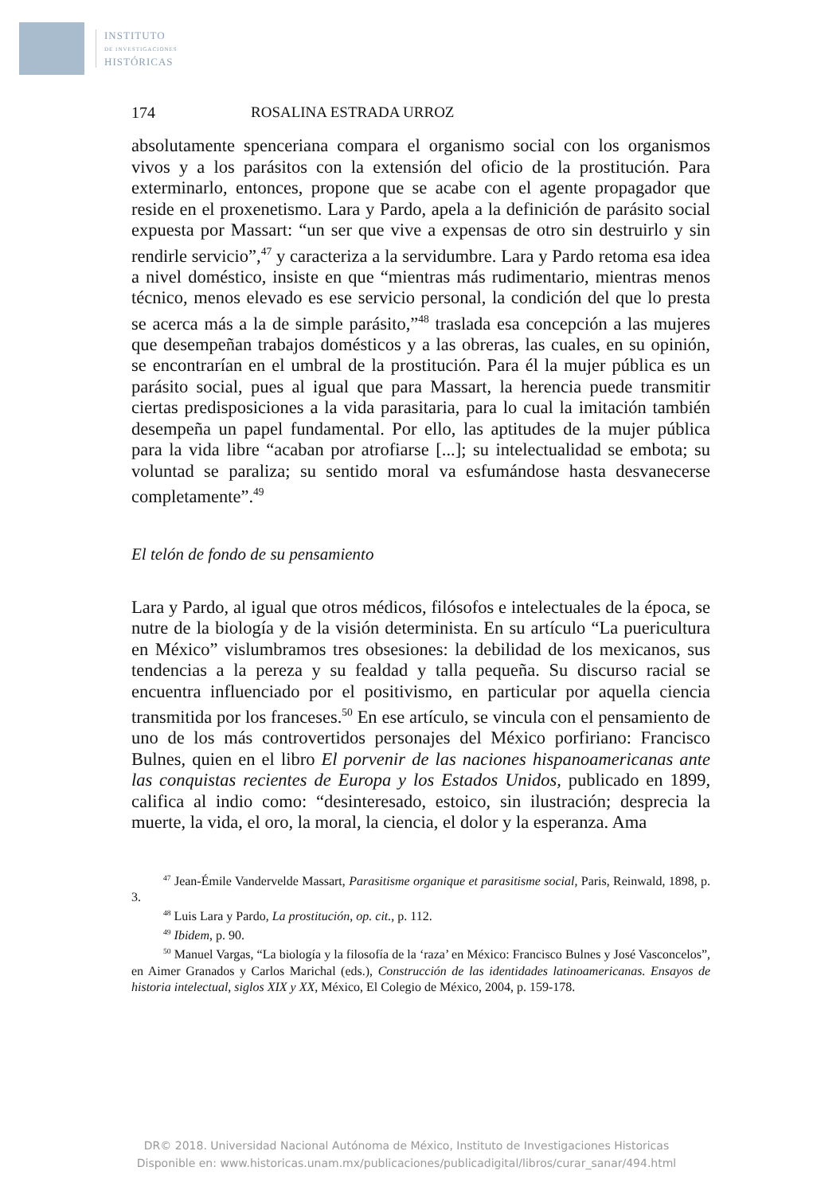INSTITUTO
DE INVESTIGACIONES
HISTÓRICAS
174 ROSALINA ESTRADA URROZ
absolutamente spenceriana compara el organismo social con los organismos vivos y a los parásitos con la extensión del oficio de la prostitución. Para exterminarlo, entonces, propone que se acabe con el agente propagador que reside en el proxenetismo. Lara y Pardo, apela a la definición de parásito social expuesta por Massart: “un ser que vive a expensas de otro sin destruirlo y sin rendirle servicio”,<sup>47</sup> y caracteriza a la servidumbre. Lara y Pardo retoma esa idea a nivel doméstico, insiste en que “mientras más rudimentario, mientras menos técnico, menos elevado es ese servicio personal, la condición del que lo presta se acerca más a la de simple parásito,”<sup>48</sup> traslada esa concepción a las mujeres que desempeñan trabajos domésticos y a las obreras, las cuales, en su opinión, se encontrarían en el umbral de la prostitución. Para él la mujer pública es un parásito social, pues al igual que para Massart, la herencia puede transmitir ciertas predisposiciones a la vida parasitaria, para lo cual la imitación también desempeña un papel fundamental. Por ello, las aptitudes de la mujer pública para la vida libre “acaban por atrofiarse [...]; su intelectualidad se embota; su voluntad se paraliza; su sentido moral va esfumándose hasta desvanecerse completamente”.<sup>49</sup>
El telón de fondo de su pensamiento
Lara y Pardo, al igual que otros médicos, filósofos e intelectuales de la época, se nutre de la biología y de la visión determinista. En su artículo “La puericultura en México” vislumbramos tres obsesiones: la debilidad de los mexicanos, sus tendencias a la pereza y su fealdad y talla pequeña. Su discurso racial se encuentra influenciado por el positivismo, en particular por aquella ciencia transmitida por los franceses.<sup>50</sup> En ese artículo, se vincula con el pensamiento de uno de los más controvertidos personajes del México porfiriano: Francisco Bulnes, quien en el libro El porvenir de las naciones hispanoamericanas ante las conquistas recientes de Europa y los Estados Unidos, publicado en 1899, califica al indio como: “desinteresado, estoico, sin ilustración; desprecia la muerte, la vida, el oro, la moral, la ciencia, el dolor y la esperanza. Ama
<sup>47</sup> Jean-Émile Vandervelde Massart, Parasitisme organique et parasitisme social, Paris, Reinwald, 1898, p. 3.
<sup>48</sup> Luis Lara y Pardo, La prostitución, op. cit., p. 112.
<sup>49</sup> Ibidem, p. 90.
<sup>50</sup> Manuel Vargas, “La biología y la filosofía de la ‘raza’ en México: Francisco Bulnes y José Vasconcelos”, en Aimer Granados y Carlos Marichal (eds.), Construcción de las identidades latinoamericanas. Ensayos de historia intelectual, siglos XIX y XX, México, El Colegio de México, 2004, p. 159-178.
DR© 2018. Universidad Nacional Autónoma de México, Instituto de Investigaciones Historicas
Disponible en: www.historicas.unam.mx/publicaciones/publicadigital/libros/curar_sanar/494.html